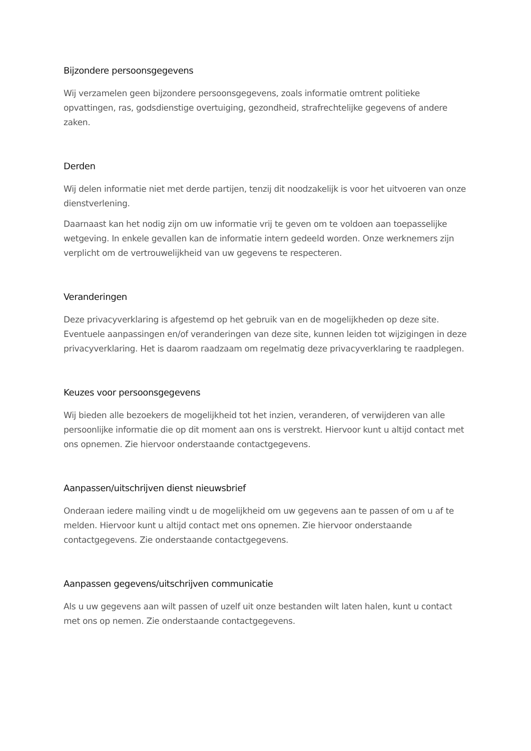Bijzondere persoonsgegevens
Wij verzamelen geen bijzondere persoonsgegevens, zoals informatie omtrent politieke opvattingen, ras, godsdienstige overtuiging, gezondheid, strafrechtelijke gegevens of andere zaken.
Derden
Wij delen informatie niet met derde partijen, tenzij dit noodzakelijk is voor het uitvoeren van onze dienstverlening.
Daarnaast kan het nodig zijn om uw informatie vrij te geven om te voldoen aan toepasselijke wetgeving. In enkele gevallen kan de informatie intern gedeeld worden. Onze werknemers zijn verplicht om de vertrouwelijkheid van uw gegevens te respecteren.
Veranderingen
Deze privacyverklaring is afgestemd op het gebruik van en de mogelijkheden op deze site. Eventuele aanpassingen en/of veranderingen van deze site, kunnen leiden tot wijzigingen in deze privacyverklaring. Het is daarom raadzaam om regelmatig deze privacyverklaring te raadplegen.
Keuzes voor persoonsgegevens
Wij bieden alle bezoekers de mogelijkheid tot het inzien, veranderen, of verwijderen van alle persoonlijke informatie die op dit moment aan ons is verstrekt. Hiervoor kunt u altijd contact met ons opnemen. Zie hiervoor onderstaande contactgegevens.
Aanpassen/uitschrijven dienst nieuwsbrief
Onderaan iedere mailing vindt u de mogelijkheid om uw gegevens aan te passen of om u af te melden. Hiervoor kunt u altijd contact met ons opnemen. Zie hiervoor onderstaande contactgegevens. Zie onderstaande contactgegevens.
Aanpassen gegevens/uitschrijven communicatie
Als u uw gegevens aan wilt passen of uzelf uit onze bestanden wilt laten halen, kunt u contact met ons op nemen. Zie onderstaande contactgegevens.